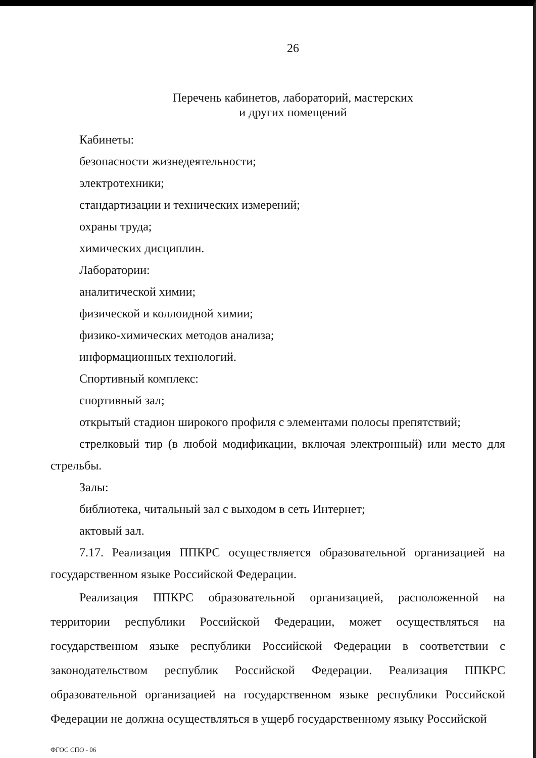26
Перечень кабинетов, лабораторий, мастерских
и других помещений
Кабинеты:
безопасности жизнедеятельности;
электротехники;
стандартизации и технических измерений;
охраны труда;
химических дисциплин.
Лаборатории:
аналитической химии;
физической и коллоидной химии;
физико-химических методов анализа;
информационных технологий.
Спортивный комплекс:
спортивный зал;
открытый стадион широкого профиля с элементами полосы препятствий;
стрелковый тир (в любой модификации, включая электронный) или место для стрельбы.
Залы:
библиотека, читальный зал с выходом в сеть Интернет;
актовый зал.
7.17. Реализация ППКРС осуществляется образовательной организацией на государственном языке Российской Федерации.
Реализация ППКРС образовательной организацией, расположенной на территории республики Российской Федерации, может осуществляться на государственном языке республики Российской Федерации в соответствии с законодательством республик Российской Федерации. Реализация ППКРС образовательной организацией на государственном языке республики Российской Федерации не должна осуществляться в ущерб государственному языку Российской
ФГОС СПО - 06